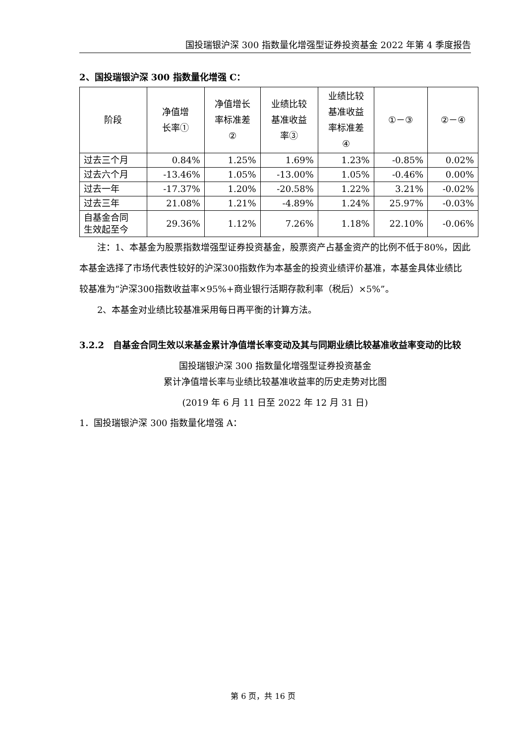国投瑞银沪深 300 指数量化增强型证券投资基金 2022 年第 4 季度报告
2、国投瑞银沪深 300 指数量化增强 C：
| 阶段 | 净值增 长率① | 净值增长 率标准差 ② | 业绩比较 基准收益 率③ | 业绩比较 基准收益 率标准差 ④ | ①－③ | ②－④ |
| --- | --- | --- | --- | --- | --- | --- |
| 过去三个月 | 0.84% | 1.25% | 1.69% | 1.23% | -0.85% | 0.02% |
| 过去六个月 | -13.46% | 1.05% | -13.00% | 1.05% | -0.46% | 0.00% |
| 过去一年 | -17.37% | 1.20% | -20.58% | 1.22% | 3.21% | -0.02% |
| 过去三年 | 21.08% | 1.21% | -4.89% | 1.24% | 25.97% | -0.03% |
| 自基金合同 生效起至今 | 29.36% | 1.12% | 7.26% | 1.18% | 22.10% | -0.06% |
注：1、本基金为股票指数增强型证券投资基金，股票资产占基金资产的比例不低于80%，因此本基金选择了市场代表性较好的沪深300指数作为本基金的投资业绩评价基准，本基金具体业绩比较基准为“沪深300指数收益率×95%+商业银行活期存款利率（税后）×5%”。
2、本基金对业绩比较基准采用每日再平衡的计算方法。
3.2.2　自基金合同生效以来基金累计净值增长率变动及其与同期业绩比较基准收益率变动的比较
国投瑞银沪深 300 指数量化增强型证券投资基金
累计净值增长率与业绩比较基准收益率的历史走势对比图
(2019 年 6 月 11 日至 2022 年 12 月 31 日)
1．国投瑞银沪深 300 指数量化增强 A：
第 6 页，共 16 页